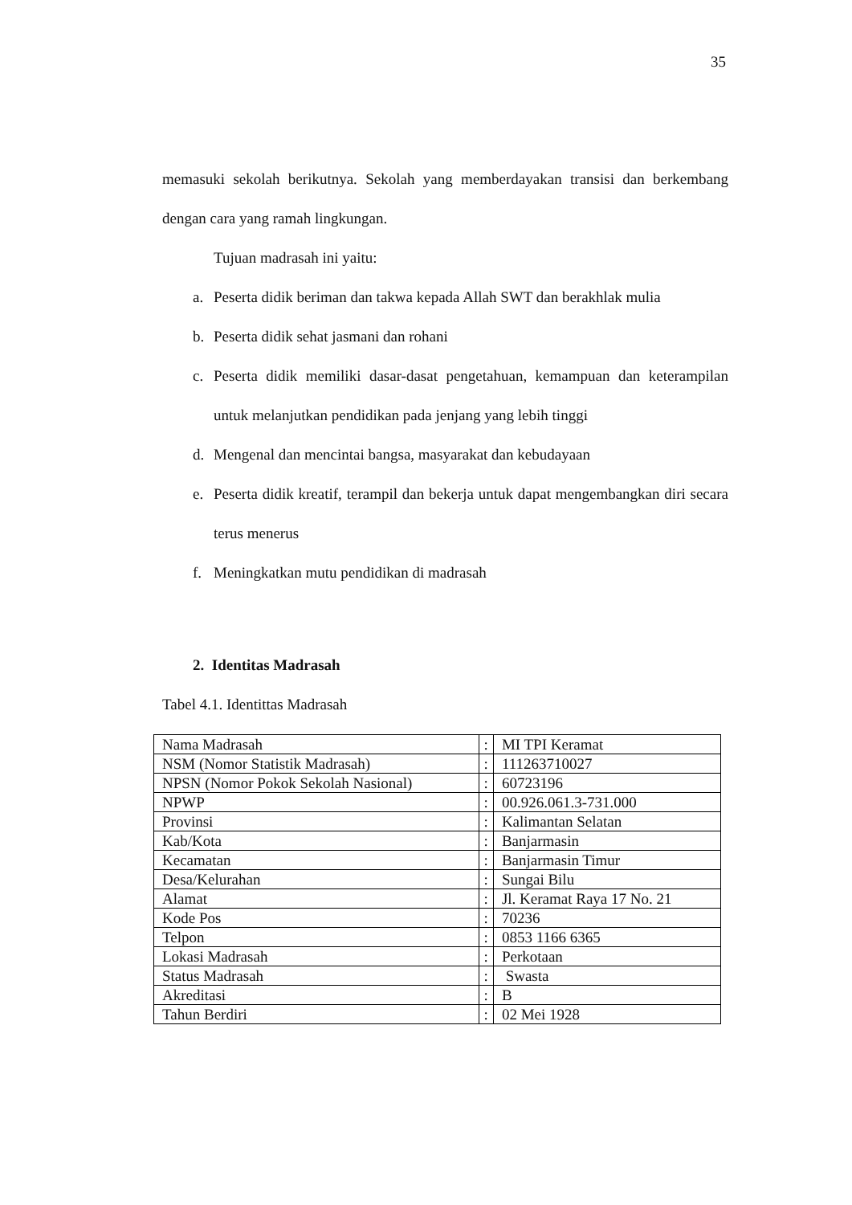35
memasuki sekolah berikutnya. Sekolah yang memberdayakan transisi dan berkembang dengan cara yang ramah lingkungan.
Tujuan madrasah ini yaitu:
a. Peserta didik beriman dan takwa kepada Allah SWT dan berakhlak mulia
b. Peserta didik sehat jasmani dan rohani
c. Peserta didik memiliki dasar-dasat pengetahuan, kemampuan dan keterampilan untuk melanjutkan pendidikan pada jenjang yang lebih tinggi
d. Mengenal dan mencintai bangsa, masyarakat dan kebudayaan
e. Peserta didik kreatif, terampil dan bekerja untuk dapat mengembangkan diri secara terus menerus
f. Meningkatkan mutu pendidikan di madrasah
2. Identitas Madrasah
Tabel 4.1. Identittas Madrasah
| Nama Madrasah | : | MI TPI Keramat |
| NSM (Nomor Statistik Madrasah) | : | 111263710027 |
| NPSN (Nomor Pokok Sekolah Nasional) | : | 60723196 |
| NPWP | : | 00.926.061.3-731.000 |
| Provinsi | : | Kalimantan Selatan |
| Kab/Kota | : | Banjarmasin |
| Kecamatan | : | Banjarmasin Timur |
| Desa/Kelurahan | : | Sungai Bilu |
| Alamat | : | Jl. Keramat Raya 17 No. 21 |
| Kode Pos | : | 70236 |
| Telpon | : | 0853 1166 6365 |
| Lokasi Madrasah | : | Perkotaan |
| Status Madrasah | : | Swasta |
| Akreditasi | : | B |
| Tahun Berdiri | : | 02 Mei 1928 |